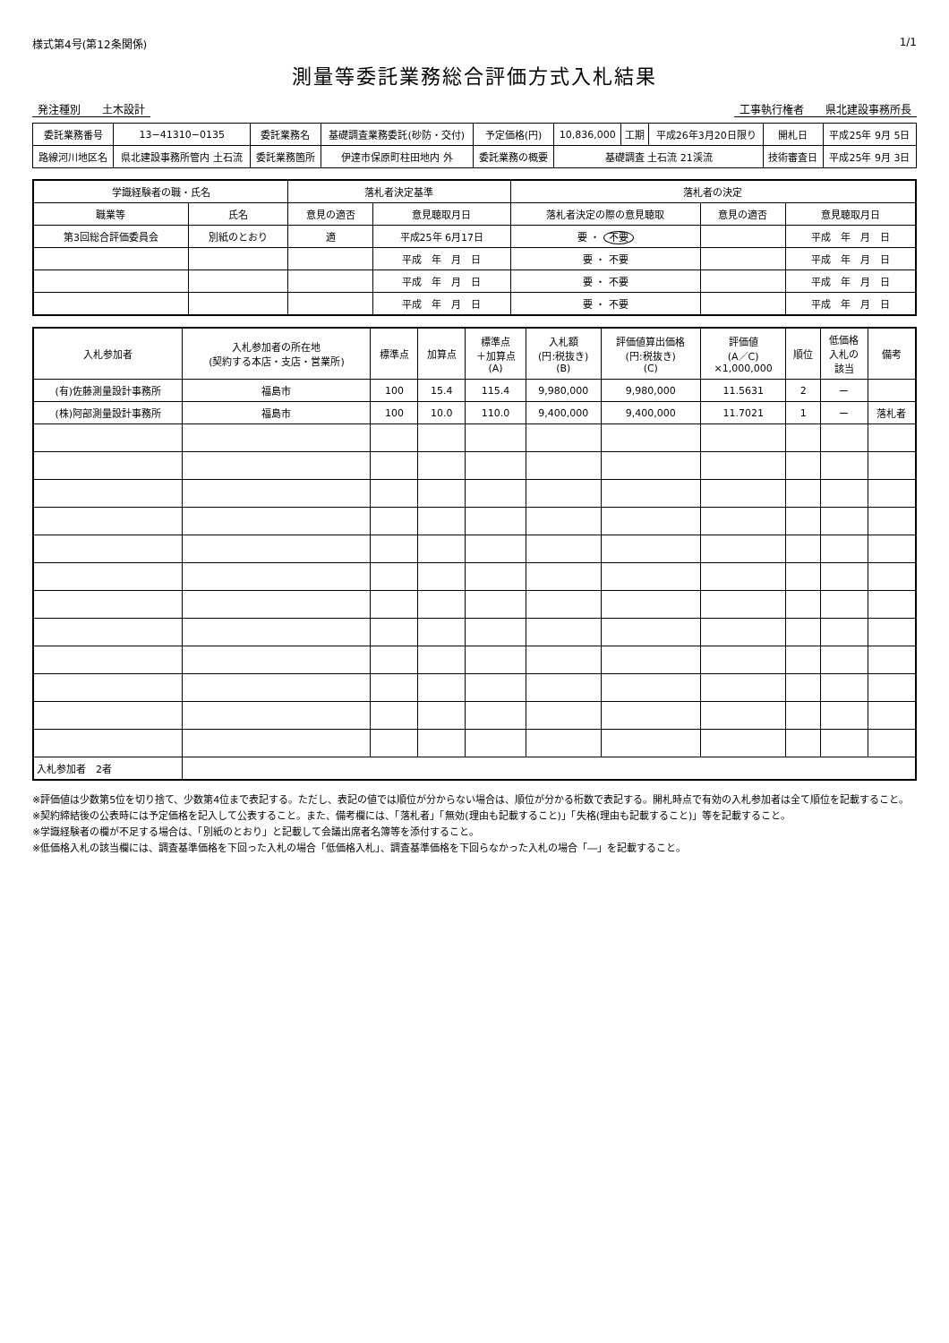様式第4号(第12条関係) 1/1
測量等委託業務総合評価方式入札結果
発注種別　　土木設計 工事執行権者　　県北建設事務所長
| 委託業務番号 | 13−41310−0135 | 委託業務名 | 基礎調査業務委託(砂防・交付) | 予定価格(円) | 10,836,000 | 工期 | 平成26年3月20日限り | 開札日 | 平成25年 9月 5日 |
| 路線河川地区名 | 県北建設事務所管内 土石流 | 委託業務箇所 | 伊達市保原町柱田地内 外 | 委託業務の概要 | 基礎調査 土石流 21渓流 | | | 技術審査日 | 平成25年 9月 3日 |
| 学識経験者の職・氏名 | | 落札者決定基準 | | 落札者の決定 | | |
| --- | --- | --- | --- | --- | --- | --- |
| 職業等 | 氏名 | 意見の適否 | 意見聴取月日 | 落札者決定の際の意見聴取 | 意見の適否 | 意見聴取月日 |
| 第3回総合評価委員会 | 別紙のとおり | 適 | 平成25年 6月17日 | 要 ・ 不要 | | 平成 年 月 日 |
| | | | 平成 年 月 日 | 要 ・ 不要 | | 平成 年 月 日 |
| | | | 平成 年 月 日 | 要 ・ 不要 | | 平成 年 月 日 |
| | | | 平成 年 月 日 | 要 ・ 不要 | | 平成 年 月 日 |
| 入札参加者 | 入札参加者の所在地 (契約する本店・支店・営業所) | 標準点 | 加算点 | 標準点 ＋加算点 (A) | 入札額 (円:税抜き) (B) | 評価値算出価格 (円:税抜き) (C) | 評価値 (A／C) ×1,000,000 | 順位 | 低価格 入札の 該当 | 備考 |
| --- | --- | --- | --- | --- | --- | --- | --- | --- | --- | --- |
| (有)佐藤測量設計事務所 | 福島市 | 100 | 15.4 | 115.4 | 9,980,000 | 9,980,000 | 11.5631 | 2 | ー | |
| (株)阿部測量設計事務所 | 福島市 | 100 | 10.0 | 110.0 | 9,400,000 | 9,400,000 | 11.7021 | 1 | ー | 落札者 |
| 入札参加者 2者 | | | | | | | | | | |
※評価値は少数第5位を切り捨て、少数第4位まで表記する。ただし、表記の値では順位が分からない場合は、順位が分かる桁数で表記する。開札時点で有効の入札参加者は全て順位を記載すること。
※契約締結後の公表時には予定価格を記入して公表すること。また、備考欄には、「落札者」「無効(理由も記載すること)」「失格(理由も記載すること)」等を記載すること。
※学識経験者の欄が不足する場合は、「別紙のとおり」と記載して会議出席者名簿等を添付すること。
※低価格入札の該当欄には、調査基準価格を下回った入札の場合「低価格入札」、調査基準価格を下回らなかった入札の場合「―」を記載すること。